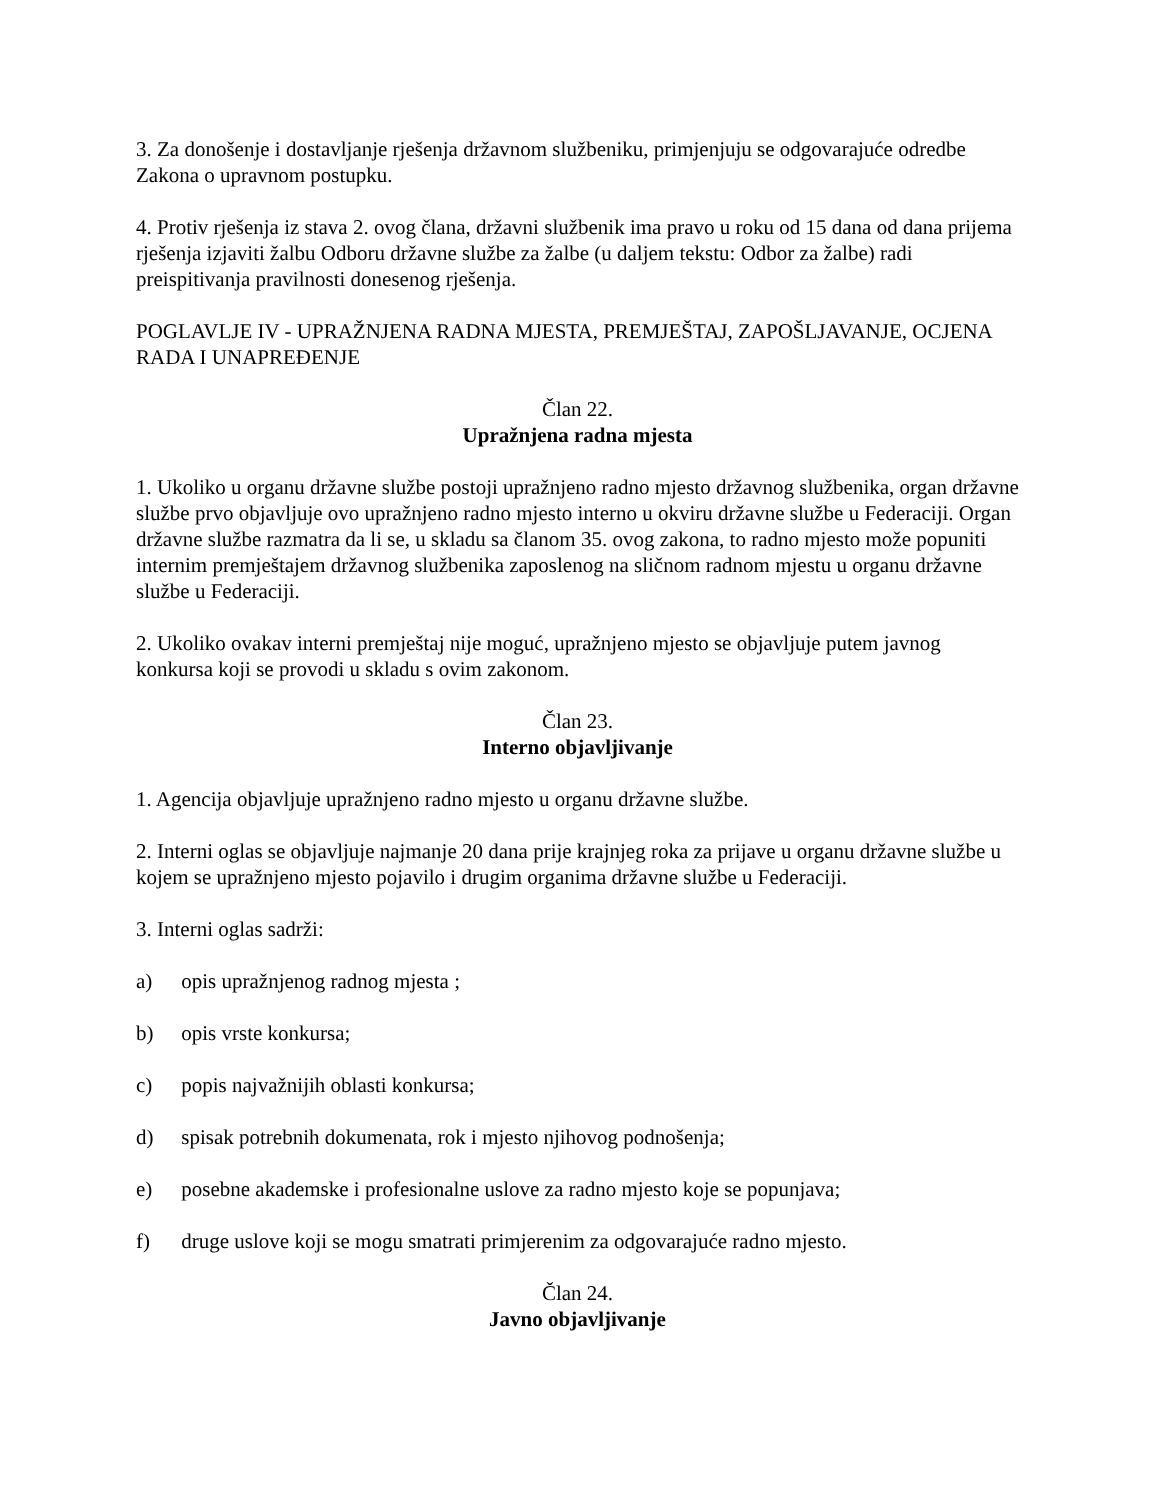3. Za donošenje i dostavljanje rješenja državnom službeniku, primjenjuju se odgovarajuće odredbe Zakona o upravnom postupku.
4. Protiv rješenja iz stava 2. ovog člana, državni službenik ima pravo u roku od 15 dana od dana prijema rješenja izjaviti žalbu Odboru državne službe za žalbe (u daljem tekstu: Odbor za žalbe) radi preispitivanja pravilnosti donesenog rješenja.
POGLAVLJE IV - UPRAŽNJENA RADNA MJESTA, PREMJEŠTAJ, ZAPOŠLJAVANJE, OCJENA RADA I UNAPREĐENJE
Član 22.
Upražnjena radna mjesta
1. Ukoliko u organu državne službe postoji upražnjeno radno mjesto državnog službenika, organ državne službe prvo objavljuje ovo upražnjeno radno mjesto interno u okviru državne službe u Federaciji. Organ državne službe razmatra da li se, u skladu sa članom 35. ovog zakona, to radno mjesto može popuniti internim premještajem državnog službenika zaposlenog na sličnom radnom mjestu u organu državne službe u Federaciji.
2. Ukoliko ovakav interni premještaj nije moguć, upražnjeno mjesto se objavljuje putem javnog konkursa koji se provodi u skladu s ovim zakonom.
Član 23.
Interno objavljivanje
1. Agencija objavljuje upražnjeno radno mjesto u organu državne službe.
2. Interni oglas se objavljuje najmanje 20 dana prije krajnjeg roka za prijave u organu državne službe u kojem se upražnjeno mjesto pojavilo i drugim organima državne službe u Federaciji.
3. Interni oglas sadrži:
a) opis upražnjenog radnog mjesta ;
b) opis vrste konkursa;
c) popis najvažnijih oblasti konkursa;
d) spisak potrebnih dokumenata, rok i mjesto njihovog podnošenja;
e) posebne akademske i profesionalne uslove za radno mjesto koje se popunjava;
f) druge uslove koji se mogu smatrati primjerenim za odgovarajuće radno mjesto.
Član 24.
Javno objavljivanje